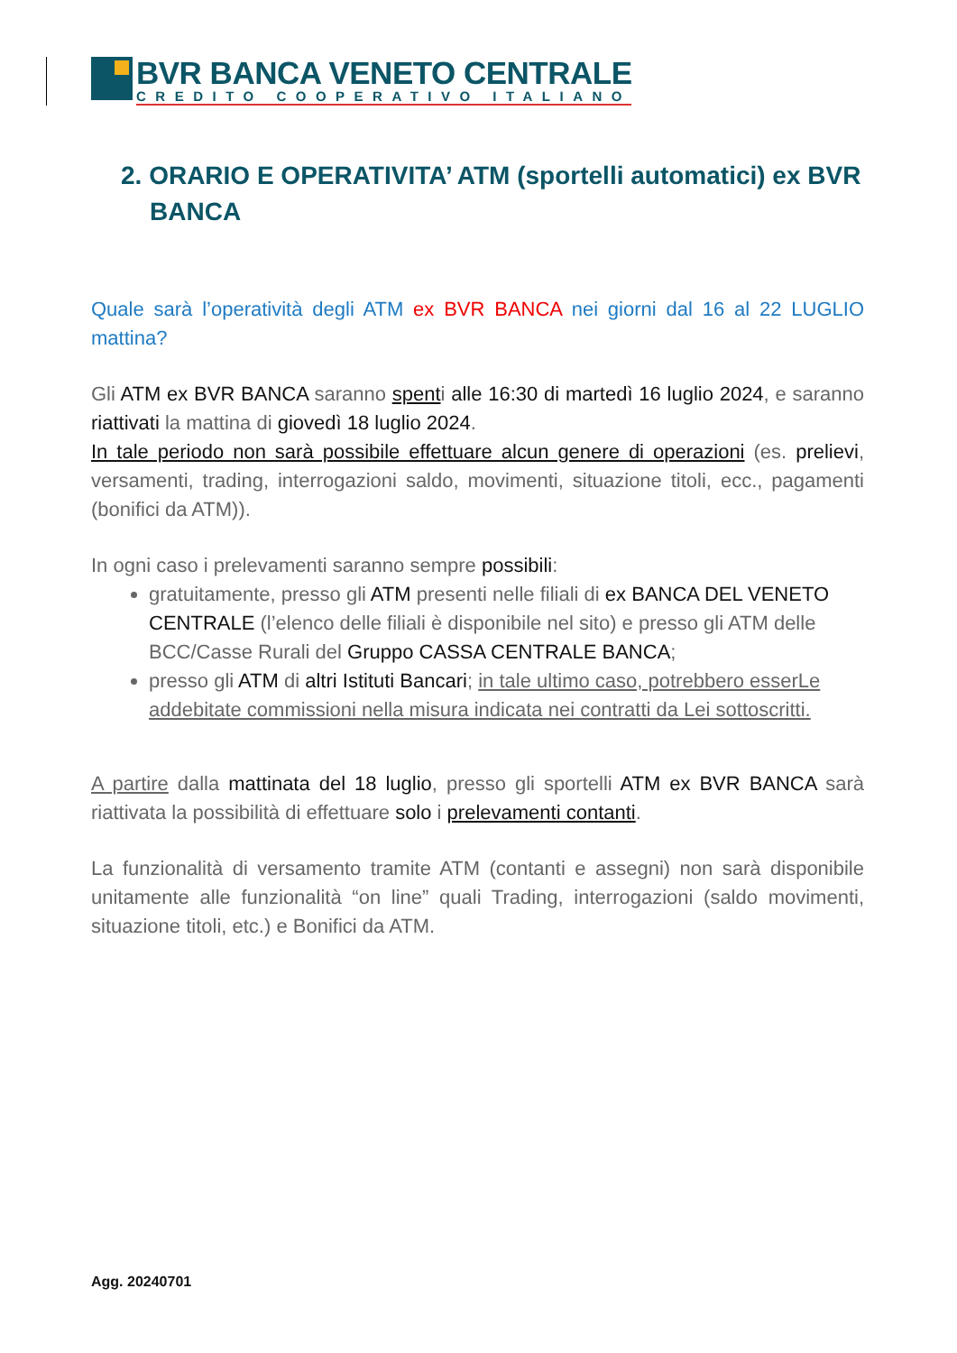BVR BANCA VENETO CENTRALE
CREDITO COOPERATIVO ITALIANO
2. ORARIO E OPERATIVITA’ ATM (sportelli automatici) ex BVR BANCA
Quale sarà l’operatività degli ATM ex BVR BANCA nei giorni dal 16 al 22 LUGLIO mattina?
Gli ATM ex BVR BANCA saranno spenti alle 16:30 di martedì 16 luglio 2024, e saranno riattivati la mattina di giovedì 18 luglio 2024.
In tale periodo non sarà possibile effettuare alcun genere di operazioni (es. prelievi, versamenti, trading, interrogazioni saldo, movimenti, situazione titoli, ecc., pagamenti (bonifici da ATM)).
In ogni caso i prelevamenti saranno sempre possibili:
gratuitamente, presso gli ATM presenti nelle filiali di ex BANCA DEL VENETO CENTRALE (l’elenco delle filiali è disponibile nel sito) e presso gli ATM delle BCC/Casse Rurali del Gruppo CASSA CENTRALE BANCA;
presso gli ATM di altri Istituti Bancari; in tale ultimo caso, potrebbero esserLe addebitate commissioni nella misura indicata nei contratti da Lei sottoscritti.
A partire dalla mattinata del 18 luglio, presso gli sportelli ATM ex BVR BANCA sarà riattivata la possibilità di effettuare solo i prelevamenti contanti.
La funzionalità di versamento tramite ATM (contanti e assegni) non sarà disponibile unitamente alle funzionalità “on line” quali Trading, interrogazioni (saldo movimenti, situazione titoli, etc.) e Bonifici da ATM.
Agg. 20240701